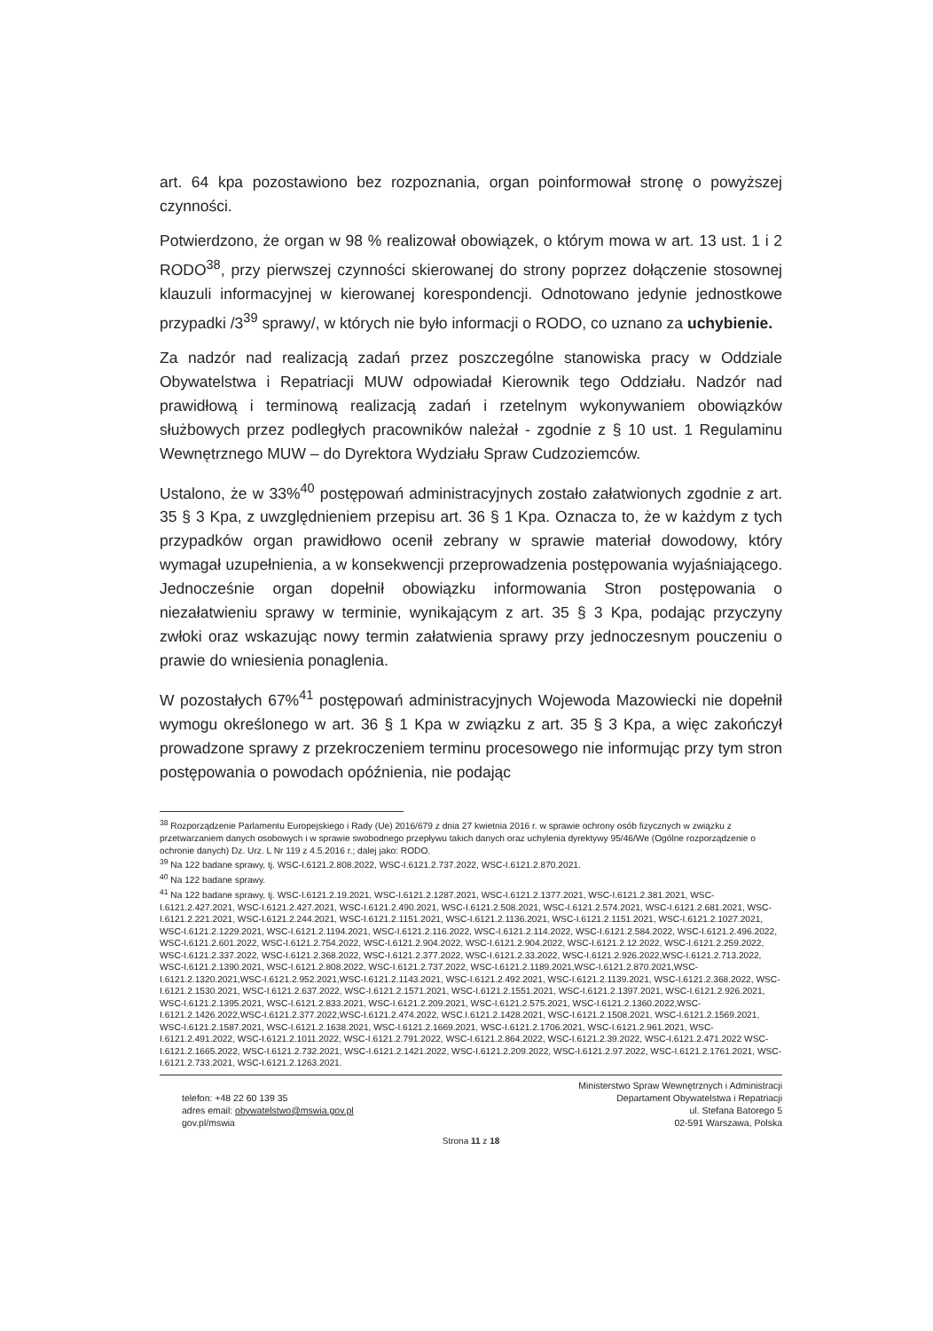art. 64 kpa pozostawiono bez rozpoznania, organ poinformował stronę o powyższej czynności.
Potwierdzono, że organ w 98 % realizował obowiązek, o którym mowa w art. 13 ust. 1 i 2 RODO<sup>38</sup>, przy pierwszej czynności skierowanej do strony poprzez dołączenie stosownej klauzuli informacyjnej w kierowanej korespondencji. Odnotowano jedynie jednostkowe przypadki /3<sup>39</sup> sprawy/, w których nie było informacji o RODO, co uznano za uchybienie.
Za nadzór nad realizacją zadań przez poszczególne stanowiska pracy w Oddziale Obywatelstwa i Repatriacji MUW odpowiadał Kierownik tego Oddziału. Nadzór nad prawidłową i terminową realizacją zadań i rzetelnym wykonywaniem obowiązków służbowych przez podległych pracowników należał - zgodnie z § 10 ust. 1 Regulaminu Wewnętrznego MUW – do Dyrektora Wydziału Spraw Cudzoziemców.
Ustalono, że w 33%<sup>40</sup> postępowań administracyjnych zostało załatwionych zgodnie z art. 35 § 3 Kpa, z uwzględnieniem przepisu art. 36 § 1 Kpa. Oznacza to, że w każdym z tych przypadków organ prawidłowo ocenił zebrany w sprawie materiał dowodowy, który wymagał uzupełnienia, a w konsekwencji przeprowadzenia postępowania wyjaśniającego. Jednocześnie organ dopełnił obowiązku informowania Stron postępowania o niezałatwieniu sprawy w terminie, wynikającym z art. 35 § 3 Kpa, podając przyczyny zwłoki oraz wskazując nowy termin załatwienia sprawy przy jednoczesnym pouczeniu o prawie do wniesienia ponaglenia.
W pozostałych 67%<sup>41</sup> postępowań administracyjnych Wojewoda Mazowiecki nie dopełnił wymogu określonego w art. 36 § 1 Kpa w związku z art. 35 § 3 Kpa, a więc zakończył prowadzone sprawy z przekroczeniem terminu procesowego nie informując przy tym stron postępowania o powodach opóźnienia, nie podając
<sup>38</sup> Rozporządzenie Parlamentu Europejskiego i Rady (Ue) 2016/679 z dnia 27 kwietnia 2016 r. w sprawie ochrony osób fizycznych w związku z przetwarzaniem danych osobowych i w sprawie swobodnego przepływu takich danych oraz uchylenia dyrektywy 95/46/We (Ogólne rozporządzenie o ochronie danych) Dz. Urz. L Nr 119 z 4.5.2016 r.; dalej jako: RODO.
<sup>39</sup> Na 122 badane sprawy, tj. WSC-I.6121.2.808.2022, WSC-I.6121.2.737.2022, WSC-I.6121.2.870.2021.
<sup>40</sup> Na 122 badane sprawy.
<sup>41</sup> Na 122 badane sprawy, tj. WSC-I.6121.2.19.2021, WSC-I.6121.2.1287.2021, WSC-I.6121.2.1377.2021, WSC-I.6121.2.381.2021, WSC-I.6121.2.427.2021, WSC-I.6121.2.427.2021, WSC-I.6121.2.490.2021, WSC-I.6121.2.508.2021, WSC-I.6121.2.574.2021, WSC-I.6121.2.681.2021, WSC-I.6121.2.221.2021, WSC-I.6121.2.244.2021, WSC-I.6121.2.1151.2021, WSC-I.6121.2.1136.2021, WSC-I.6121.2.1151.2021, WSC-I.6121.2.1027.2021, WSC-I.6121.2.1229.2021, WSC-I.6121.2.1194.2021, WSC-I.6121.2.116.2022, WSC-I.6121.2.114.2022, WSC-I.6121.2.584.2022, WSC-I.6121.2.496.2022, WSC-I.6121.2.601.2022, WSC-I.6121.2.754.2022, WSC-I.6121.2.904.2022, WSC-I.6121.2.904.2022, WSC-I.6121.2.12.2022, WSC-I.6121.2.259.2022, WSC-I.6121.2.337.2022, WSC-I.6121.2.368.2022, WSC-I.6121.2.377.2022, WSC-I.6121.2.33.2022, WSC-I.6121.2.926.2022,WSC-I.6121.2.713.2022, WSC-I.6121.2.1390.2021, WSC-I.6121.2.808.2022, WSC-I.6121.2.737.2022, WSC-I.6121.2.1189.2021,WSC-I.6121.2.870.2021,WSC-I.6121.2.1320.2021,WSC-I.6121.2.952.2021,WSC-I.6121.2.1143.2021, WSC-I.6121.2.492.2021, WSC-I.6121.2.1139.2021, WSC-I.6121.2.368.2022, WSC-I.6121.2.1530.2021, WSC-I.6121.2.637.2022, WSC-I.6121.2.1571.2021, WSC-I.6121.2.1551.2021, WSC-I.6121.2.1397.2021, WSC-I.6121.2.926.2021, WSC-I.6121.2.1395.2021, WSC-I.6121.2.833.2021, WSC-I.6121.2.209.2021, WSC-I.6121.2.575.2021, WSC-I.6121.2.1360.2022,WSC-I.6121.2.1426.2022,WSC-I.6121.2.377.2022,WSC-I.6121.2.474.2022, WSC.I.6121.2.1428.2021, WSC-I.6121.2.1508.2021, WSC-I.6121.2.1569.2021, WSC-I.6121.2.1587.2021, WSC-I.6121.2.1638.2021, WSC-I.6121.2.1669.2021, WSC-I.6121.2.1706.2021, WSC-I.6121.2.961.2021, WSC-I.6121.2.491.2022, WSC-I.6121.2.1011.2022, WSC-I.6121.2.791.2022, WSC-I.6121.2.864.2022, WSC-I.6121.2.39.2022, WSC-I.6121.2.471.2022 WSC-I.6121.2.1665.2022, WSC-I.6121.2.732.2021, WSC-I.6121.2.1421.2022, WSC-I.6121.2.209.2022, WSC-I.6121.2.97.2022, WSC-I.6121.2.1761.2021, WSC-I.6121.2.733.2021, WSC-I.6121.2.1263.2021.
telefon: +48 22 60 139 35
adres email: obywatelstwo@mswia.gov.pl
gov.pl/mswia
Ministerstwo Spraw Wewnętrznych i Administracji
Departament Obywatelstwa i Repatriacji
ul. Stefana Batorego 5
02-591 Warszawa, Polska
Strona 11 z 18